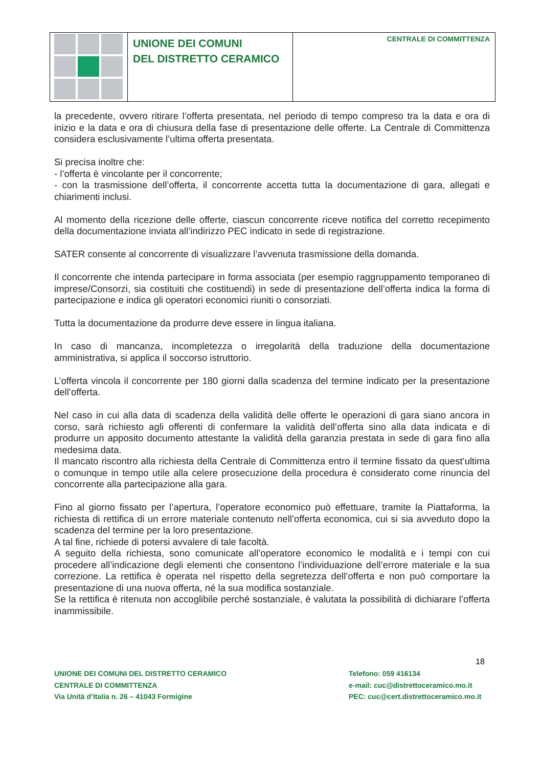UNIONE DEI COMUNI
DEL DISTRETTO CERAMICO
CENTRALE DI COMMITTENZA
la precedente, ovvero ritirare l’offerta presentata, nel periodo di tempo compreso tra la data e ora di inizio e la data e ora di chiusura della fase di presentazione delle offerte. La Centrale di Committenza considera esclusivamente l’ultima offerta presentata.
Si precisa inoltre che:
- l’offerta è vincolante per il concorrente;
- con la trasmissione dell’offerta, il concorrente accetta tutta la documentazione di gara, allegati e chiarimenti inclusi.
Al momento della ricezione delle offerte, ciascun concorrente riceve notifica del corretto recepimento della documentazione inviata all’indirizzo PEC indicato in sede di registrazione.
SATER consente al concorrente di visualizzare l’avvenuta trasmissione della domanda.
Il concorrente che intenda partecipare in forma associata (per esempio raggruppamento temporaneo di imprese/Consorzi, sia costituiti che costituendi) in sede di presentazione dell’offerta indica la forma di partecipazione e indica gli operatori economici riuniti o consorziati.
Tutta la documentazione da produrre deve essere in lingua italiana.
In caso di mancanza, incompletezza o irregolarità della traduzione della documentazione amministrativa, si applica il soccorso istruttorio.
L’offerta vincola il concorrente per 180 giorni dalla scadenza del termine indicato per la presentazione dell’offerta.
Nel caso in cui alla data di scadenza della validità delle offerte le operazioni di gara siano ancora in corso, sarà richiesto agli offerenti di confermare la validità dell’offerta sino alla data indicata e di produrre un apposito documento attestante la validità della garanzia prestata in sede di gara fino alla medesima data.
Il mancato riscontro alla richiesta della Centrale di Committenza entro il termine fissato da quest’ultima o comunque in tempo utile alla celere prosecuzione della procedura è considerato come rinuncia del concorrente alla partecipazione alla gara.
Fino al giorno fissato per l’apertura, l’operatore economico può effettuare, tramite la Piattaforma, la richiesta di rettifica di un errore materiale contenuto nell’offerta economica, cui si sia avveduto dopo la scadenza del termine per la loro presentazione.
A tal fine, richiede di potersi avvalere di tale facoltà.
A seguito della richiesta, sono comunicate all’operatore economico le modalità e i tempi con cui procedere all’indicazione degli elementi che consentono l’individuazione dell’errore materiale e la sua correzione. La rettifica è operata nel rispetto della segretezza dell’offerta e non può comportare la presentazione di una nuova offerta, né la sua modifica sostanziale.
Se la rettifica è ritenuta non accoglibile perché sostanziale, è valutata la possibilità di dichiarare l’offerta inammissibile.
18
UNIONE DEI COMUNI DEL DISTRETTO CERAMICO
CENTRALE DI COMMITTENZA
Via Unità d’Italia n. 26 – 41043 Formigine
Telefono: 059 416134
e-mail: cuc@distrettoceramico.mo.it
PEC: cuc@cert.distrettoceramico.mo.it